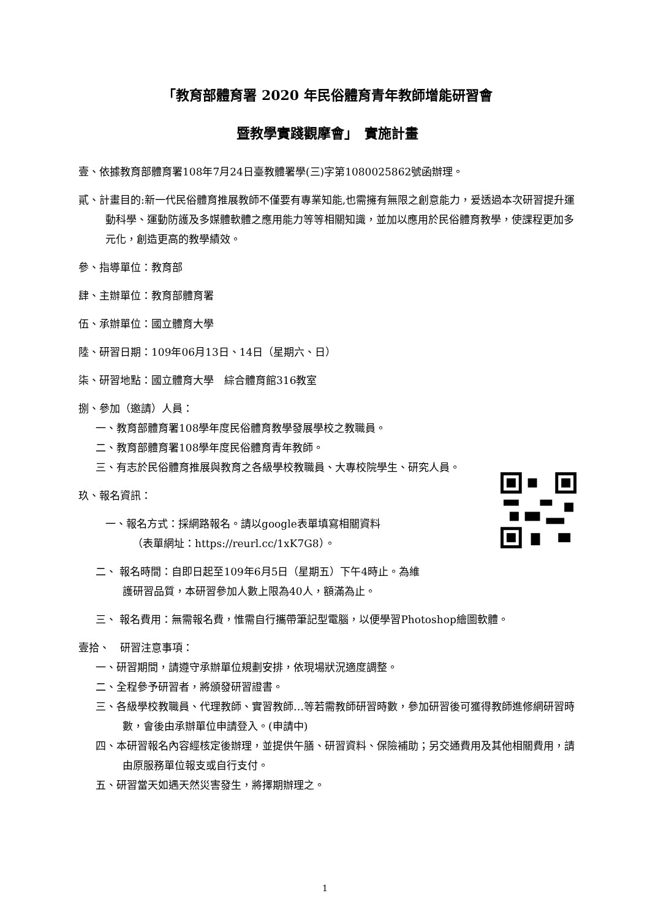「教育部體育署 2020 年民俗體育青年教師增能研習會
暨教學實踐觀摩會」　實施計畫
壹、依據教育部體育署108年7月24日臺教體署學(三)字第1080025862號函辦理。
貳、計畫目的:新一代民俗體育推展教師不僅要有專業知能,也需擁有無限之創意能力，爰透過本次研習提升運動科學、運動防護及多媒體軟體之應用能力等等相關知識，並加以應用於民俗體育教學，使課程更加多元化，創造更高的教學績效。
參、指導單位：教育部
肆、主辦單位：教育部體育署
伍、承辦單位：國立體育大學
陸、研習日期：109年06月13日、14日（星期六、日）
柒、研習地點：國立體育大學　綜合體育館316教室
捌、參加（邀請）人員：
一、教育部體育署108學年度民俗體育教學發展學校之教職員。
二、教育部體育署108學年度民俗體育青年教師。
三、有志於民俗體育推展與教育之各級學校教職員、大專校院學生、研究人員。
玖、報名資訊：
一、報名方式：採網路報名。請以google表單填寫相關資料
（表單網址：https://reurl.cc/1xK7G8）。
二、 報名時間：自即日起至109年6月5日（星期五）下午4時止。為維
護研習品質，本研習參加人數上限為40人，額滿為止。
三、 報名費用：無需報名費，惟需自行攜帶筆記型電腦，以便學習Photoshop繪圖軟體。
壹拾、　研習注意事項：
一、研習期間，請遵守承辦單位規劃安排，依現場狀況適度調整。
二、全程參予研習者，將頒發研習證書。
三、各級學校教職員、代理教師、實習教師…等若需教師研習時數，參加研習後可獲得教師進修網研習時數，會後由承辦單位申請登入。(申請中)
四、本研習報名內容經核定後辦理，並提供午膳、研習資料、保險補助；另交通費用及其他相關費用，請由原服務單位報支或自行支付。
五、研習當天如遇天然災害發生，將擇期辦理之。
1